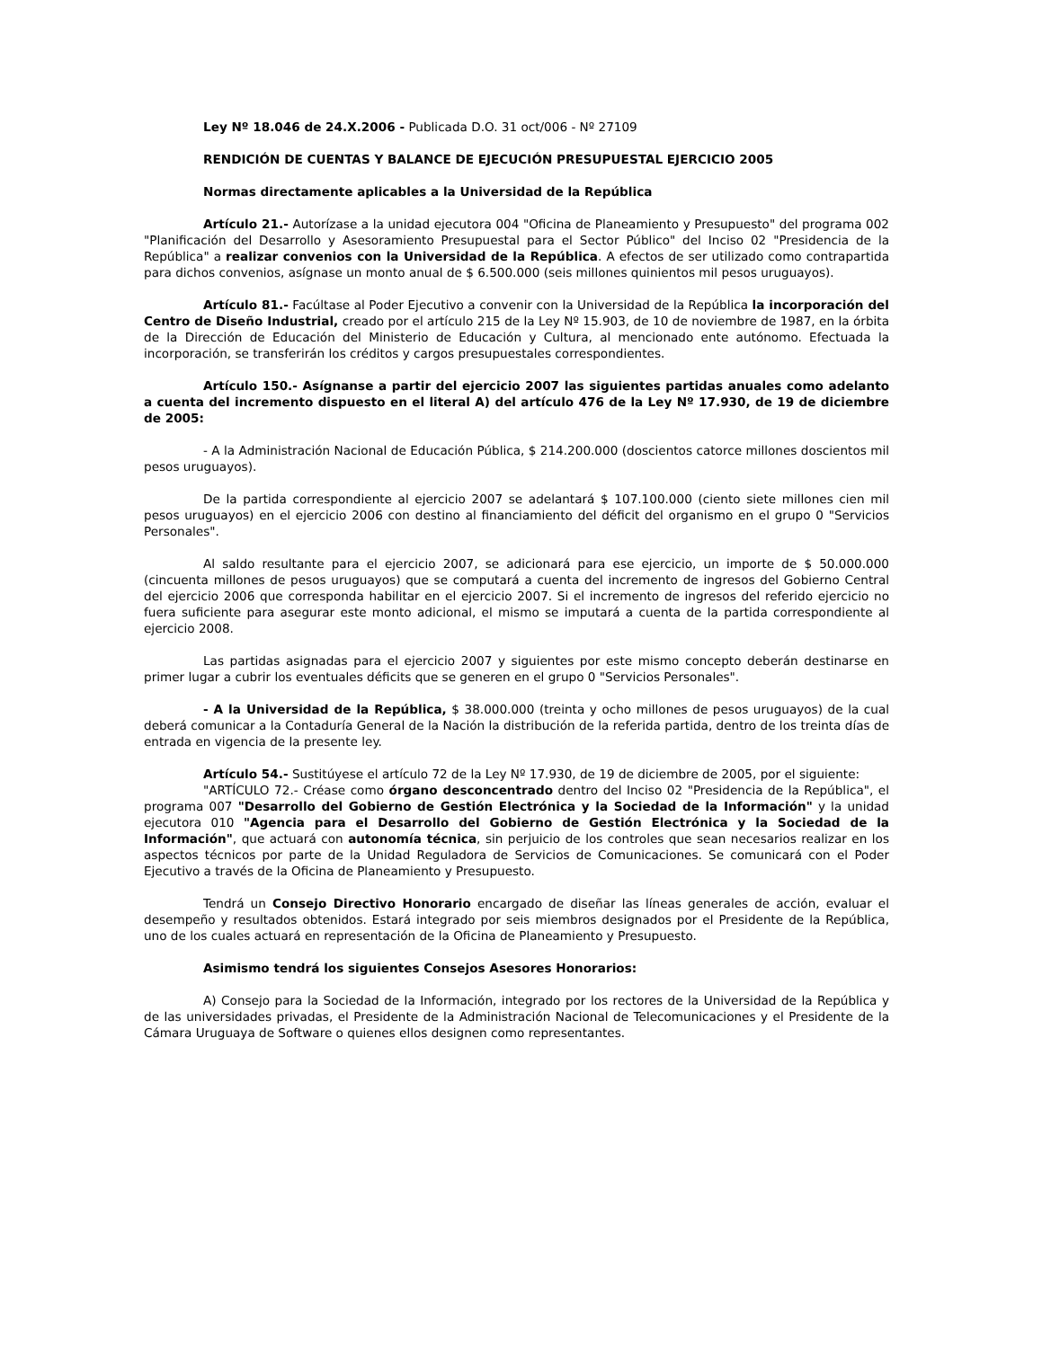Ley Nº 18.046 de 24.X.2006 - Publicada D.O. 31 oct/006 - Nº 27109
RENDICIÓN DE CUENTAS Y BALANCE DE EJECUCIÓN PRESUPUESTAL EJERCICIO 2005
Normas directamente aplicables a la Universidad de la República
Artículo 21.- Autorízase a la unidad ejecutora 004 "Oficina de Planeamiento y Presupuesto" del programa 002 "Planificación del Desarrollo y Asesoramiento Presupuestal para el Sector Público" del Inciso 02 "Presidencia de la República" a realizar convenios con la Universidad de la República. A efectos de ser utilizado como contrapartida para dichos convenios, asígnase un monto anual de $ 6.500.000 (seis millones quinientos mil pesos uruguayos).
Artículo 81.- Facúltase al Poder Ejecutivo a convenir con la Universidad de la República la incorporación del Centro de Diseño Industrial, creado por el artículo 215 de la Ley Nº 15.903, de 10 de noviembre de 1987, en la órbita de la Dirección de Educación del Ministerio de Educación y Cultura, al mencionado ente autónomo. Efectuada la incorporación, se transferirán los créditos y cargos presupuestales correspondientes.
Artículo 150.- Asígnanse a partir del ejercicio 2007 las siguientes partidas anuales como adelanto a cuenta del incremento dispuesto en el literal A) del artículo 476 de la Ley Nº 17.930, de 19 de diciembre de 2005:
- A la Administración Nacional de Educación Pública, $ 214.200.000 (doscientos catorce millones doscientos mil pesos uruguayos).
De la partida correspondiente al ejercicio 2007 se adelantará $ 107.100.000 (ciento siete millones cien mil pesos uruguayos) en el ejercicio 2006 con destino al financiamiento del déficit del organismo en el grupo 0 "Servicios Personales".
Al saldo resultante para el ejercicio 2007, se adicionará para ese ejercicio, un importe de $ 50.000.000 (cincuenta millones de pesos uruguayos) que se computará a cuenta del incremento de ingresos del Gobierno Central del ejercicio 2006 que corresponda habilitar en el ejercicio 2007. Si el incremento de ingresos del referido ejercicio no fuera suficiente para asegurar este monto adicional, el mismo se imputará a cuenta de la partida correspondiente al ejercicio 2008.
Las partidas asignadas para el ejercicio 2007 y siguientes por este mismo concepto deberán destinarse en primer lugar a cubrir los eventuales déficits que se generen en el grupo 0 "Servicios Personales".
- A la Universidad de la República, $ 38.000.000 (treinta y ocho millones de pesos uruguayos) de la cual deberá comunicar a la Contaduría General de la Nación la distribución de la referida partida, dentro de los treinta días de entrada en vigencia de la presente ley.
Artículo 54.- Sustitúyese el artículo 72 de la Ley Nº 17.930, de 19 de diciembre de 2005, por el siguiente:
"ARTÍCULO 72.- Créase como órgano desconcentrado dentro del Inciso 02 "Presidencia de la República", el programa 007 "Desarrollo del Gobierno de Gestión Electrónica y la Sociedad de la Información" y la unidad ejecutora 010 "Agencia para el Desarrollo del Gobierno de Gestión Electrónica y la Sociedad de la Información", que actuará con autonomía técnica, sin perjuicio de los controles que sean necesarios realizar en los aspectos técnicos por parte de la Unidad Reguladora de Servicios de Comunicaciones. Se comunicará con el Poder Ejecutivo a través de la Oficina de Planeamiento y Presupuesto.
Tendrá un Consejo Directivo Honorario encargado de diseñar las líneas generales de acción, evaluar el desempeño y resultados obtenidos. Estará integrado por seis miembros designados por el Presidente de la República, uno de los cuales actuará en representación de la Oficina de Planeamiento y Presupuesto.
Asimismo tendrá los siguientes Consejos Asesores Honorarios:
A) Consejo para la Sociedad de la Información, integrado por los rectores de la Universidad de la República y de las universidades privadas, el Presidente de la Administración Nacional de Telecomunicaciones y el Presidente de la Cámara Uruguaya de Software o quienes ellos designen como representantes.